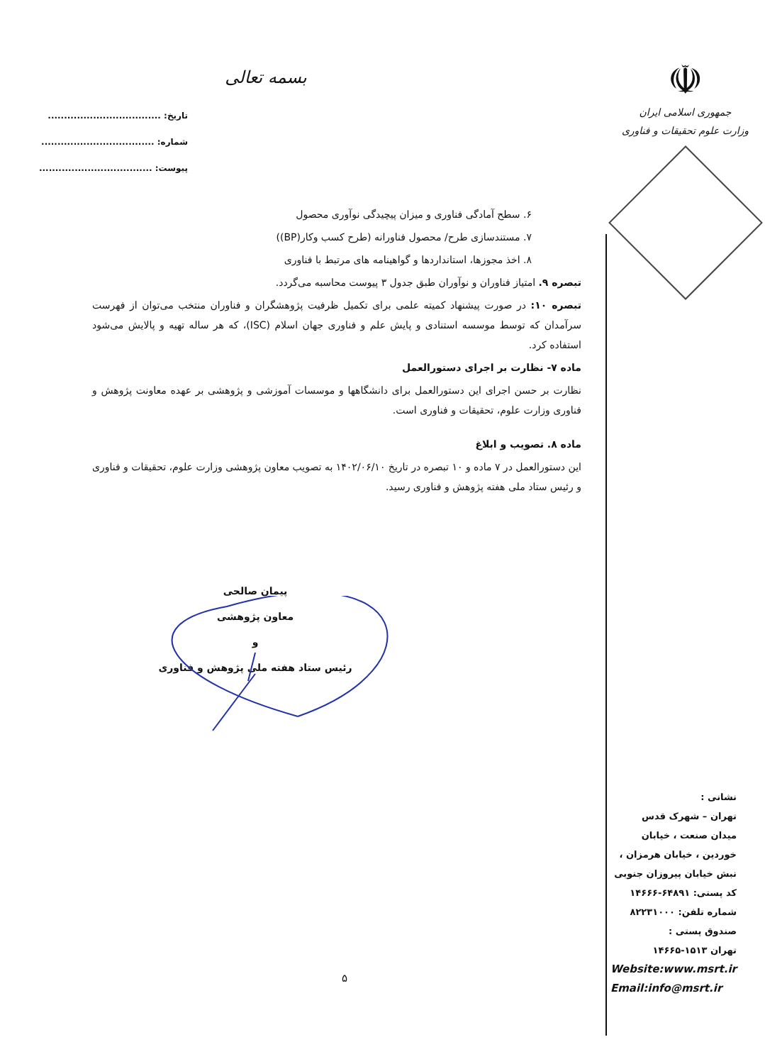☫
جمهوری اسلامی ایران
وزارت علوم تحقیقات و فناوری
نشانی :
تهران – شهرک قدس
میدان صنعت ، خیابان
خوردین ، خیابان هرمزان ،
نبش خیابان پیروزان جنوبی
کد پستی: ۶۴۸۹۱-۱۴۶۶۶
شماره تلفن: ۸۲۲۳۱۰۰۰
صندوق پستی :
تهران ۱۵۱۳-۱۴۶۶۵
Website:www.msrt.ir
Email:info@msrt.ir
تاریخ: ...................................
شماره: ...................................
پیوست: ...................................
بسمه تعالی
۶. سطح آمادگی فناوری و میزان پیچیدگی نوآوری محصول
۷. مستندسازی طرح/ محصول فناورانه (طرح کسب وکار(BP))
۸. اخذ مجوزها، استانداردها و گواهینامه های مرتبط با فناوری
تبصره ۹. امتیاز فناوران و نوآوران طبق جدول ۳ پیوست محاسبه می‌گردد.
تبصره ۱۰: در صورت پیشنهاد کمیته علمی برای تکمیل ظرفیت پژوهشگران و فناوران منتخب می‌توان از فهرست سرآمدان که توسط موسسه استنادی و پایش علم و فناوری جهان اسلام (ISC)، که هر ساله تهیه و پالایش می‌شود استفاده کرد.
ماده ۷- نظارت بر اجرای دستورالعمل
نظارت بر حسن اجرای این دستورالعمل برای دانشگاهها و موسسات آموزشی و پژوهشی بر عهده معاونت پژوهش و فناوری وزارت علوم، تحقیقات و فناوری است.
ماده ۸. تصویب و ابلاغ
این دستورالعمل در ۷ ماده و ۱۰ تبصره در تاریخ ۱۴۰۲/۰۶/۱۰ به تصویب معاون پژوهشی وزارت علوم، تحقیقات و فناوری و رئیس ستاد ملی هفته پژوهش و فناوری رسید.
پیمان صالحی
معاون پژوهشی
و
رئیس ستاد هفته ملی پژوهش و فناوری
۵